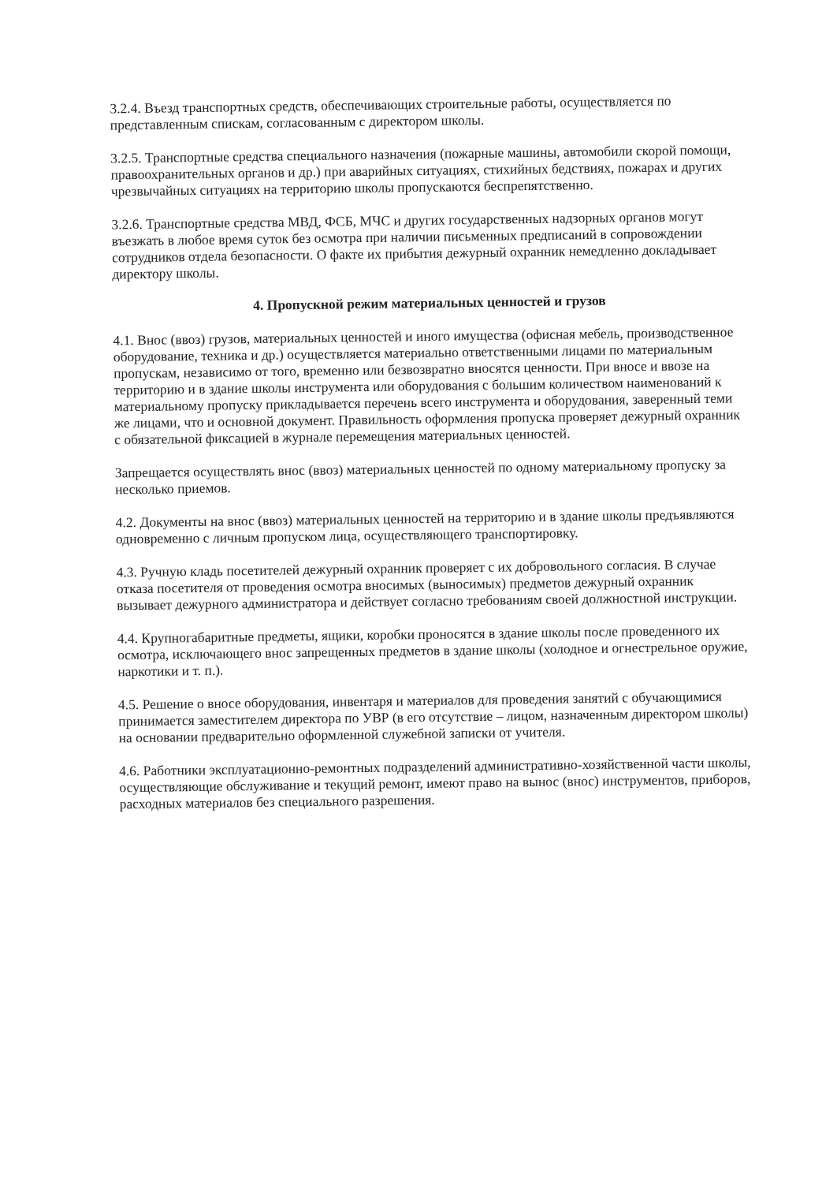3.2.4. Въезд транспортных средств, обеспечивающих строительные работы, осуществляется по представленным спискам, согласованным с директором школы.
3.2.5. Транспортные средства специального назначения (пожарные машины, автомобили скорой помощи, правоохранительных органов и др.) при аварийных ситуациях, стихийных бедствиях, пожарах и других чрезвычайных ситуациях на территорию школы пропускаются беспрепятственно.
3.2.6. Транспортные средства МВД, ФСБ, МЧС и других государственных надзорных органов могут въезжать в любое время суток без осмотра при наличии письменных предписаний в сопровождении сотрудников отдела безопасности. О факте их прибытия дежурный охранник немедленно докладывает директору школы.
4. Пропускной режим материальных ценностей и грузов
4.1. Внос (ввоз) грузов, материальных ценностей и иного имущества (офисная мебель, производственное оборудование, техника и др.) осуществляется материально ответственными лицами по материальным пропускам, независимо от того, временно или безвозвратно вносятся ценности. При вносе и ввозе на территорию и в здание школы инструмента или оборудования с большим количеством наименований к материальному пропуску прикладывается перечень всего инструмента и оборудования, заверенный теми же лицами, что и основной документ. Правильность оформления пропуска проверяет дежурный охранник с обязательной фиксацией в журнале перемещения материальных ценностей.
Запрещается осуществлять внос (ввоз) материальных ценностей по одному материальному пропуску за несколько приемов.
4.2. Документы на внос (ввоз) материальных ценностей на территорию и в здание школы предъявляются одновременно с личным пропуском лица, осуществляющего транспортировку.
4.3. Ручную кладь посетителей дежурный охранник проверяет с их добровольного согласия. В случае отказа посетителя от проведения осмотра вносимых (выносимых) предметов дежурный охранник вызывает дежурного администратора и действует согласно требованиям своей должностной инструкции.
4.4. Крупногабаритные предметы, ящики, коробки проносятся в здание школы после проведенного их осмотра, исключающего внос запрещенных предметов в здание школы (холодное и огнестрельное оружие, наркотики и т. п.).
4.5. Решение о вносе оборудования, инвентаря и материалов для проведения занятий с обучающимися принимается заместителем директора по УВР (в его отсутствие – лицом, назначенным директором школы) на основании предварительно оформленной служебной записки от учителя.
4.6. Работники эксплуатационно-ремонтных подразделений административно-хозяйственной части школы, осуществляющие обслуживание и текущий ремонт, имеют право на вынос (внос) инструментов, приборов, расходных материалов без специального разрешения.